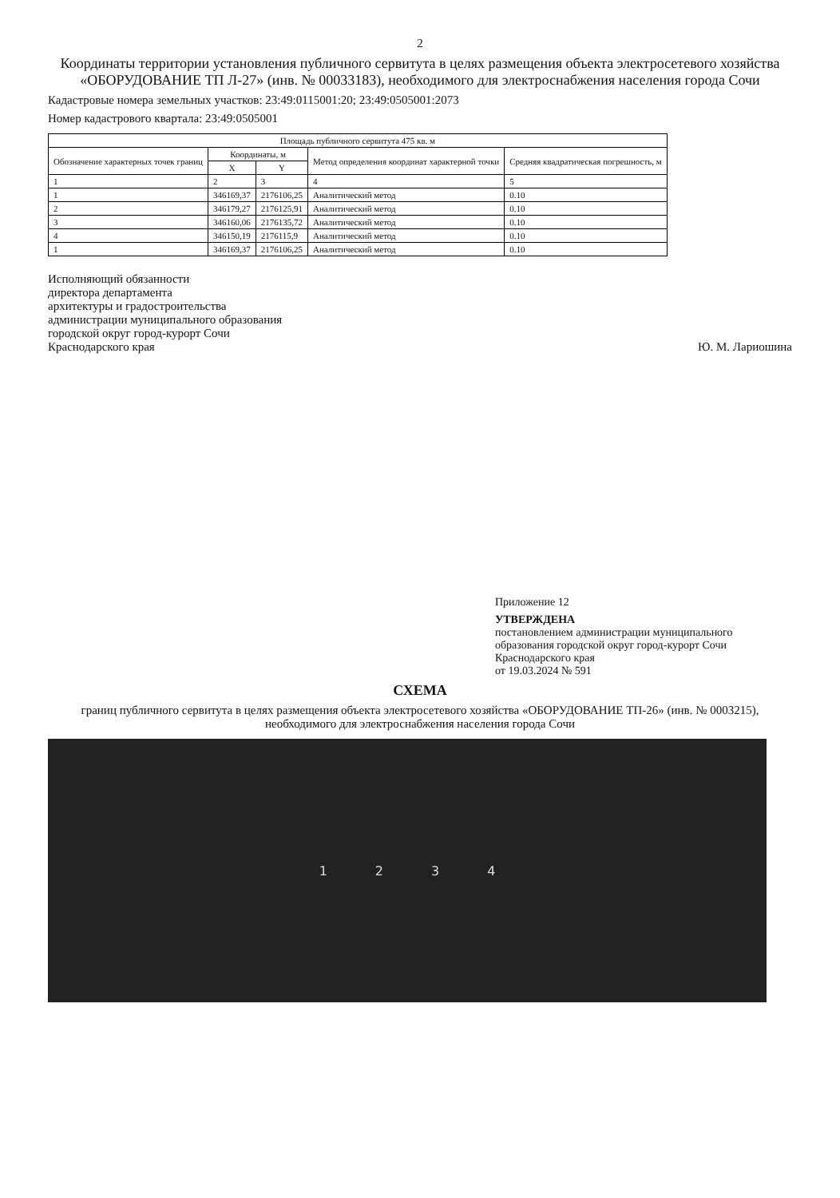2
Координаты территории установления публичного сервитута в целях размещения объекта электросетевого хозяйства «ОБОРУДОВАНИЕ ТП Л-27» (инв. № 00033183), необходимого для электроснабжения населения города Сочи
Кадастровые номера земельных участков: 23:49:0115001:20; 23:49:0505001:2073
Номер кадастрового квартала: 23:49:0505001
| Площадь публичного сервитута 475 кв. м | | | | |
| --- | --- | --- | --- | --- |
| Обозначение характерных точек границ | Координаты, м | | Метод определения координат характерной точки | Средняя квадратическая погрешность, м |
| | X | Y | | |
| 1 | 2 | 3 | 4 | 5 |
| 1 | 346169,37 | 2176106,25 | Аналитический метод | 0.10 |
| 2 | 346179,27 | 2176125,91 | Аналитический метод | 0.10 |
| 3 | 346160,06 | 2176135,72 | Аналитический метод | 0.10 |
| 4 | 346150,19 | 2176115,9 | Аналитический метод | 0.10 |
| 1 | 346169,37 | 2176106,25 | Аналитический метод | 0.10 |
Исполняющий обязанности
директора департамента
архитектуры и градостроительства
администрации муниципального образования
городской округ город-курорт Сочи
Краснодарского края
Ю. М. Лариошина
Приложение 12
УТВЕРЖДЕНА
постановлением администрации муниципального образования городской округ город-курорт Сочи Краснодарского края
от 19.03.2024 № 591
СХЕМА
границ публичного сервитута в целях размещения объекта электросетевого хозяйства «ОБОРУДОВАНИЕ ТП-26» (инв. № 0003215), необходимого для электроснабжения населения города Сочи
1 2 3 4